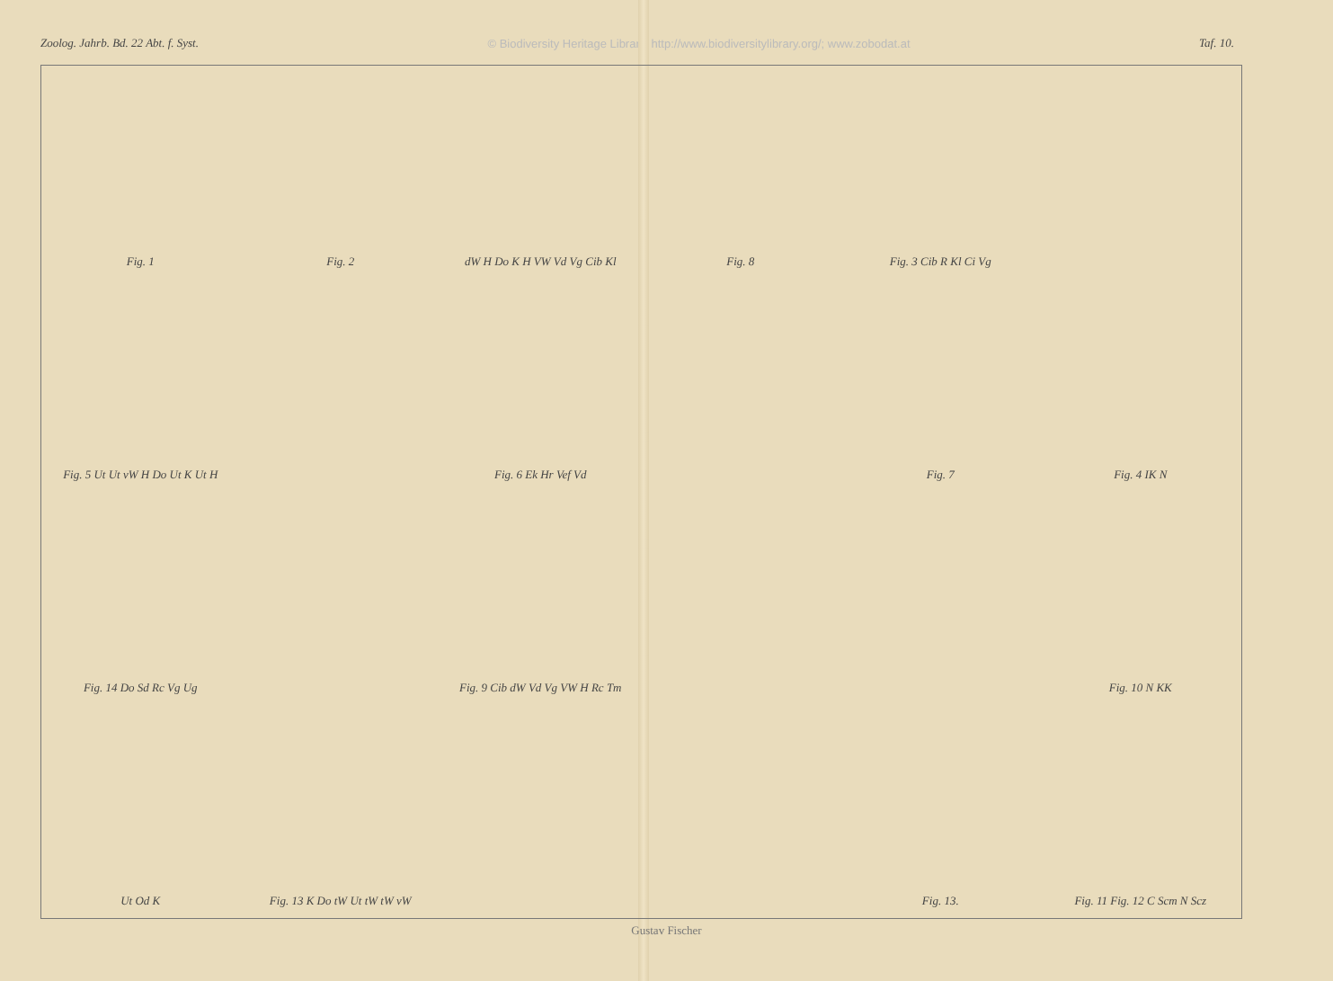Zoolog. Jahrb. Bd. 22 Abt. f. Syst. © Biodiversity Heritage Library, http://www.biodiversitylibrary.org/; www.zobodat.at Taf. 10.
Fig. 1
Fig. 2
dW H Do K H VW Vd Vg Cib Kl
Fig. 8
Fig. 3 Cib R Kl Ci Vg
Fig. 5 Ut Ut vW H Do Ut K Ut H
Fig. 6 Ek Hr Vef Vd
Fig. 7
Fig. 4 IK N
Fig. 14 Do Sd Rc Vg Ug
Fig. 9 Cib dW Vd Vg VW H Rc Tm
Fig. 10 N KK
Ut Od K
Fig. 13 K Do tW Ut tW tW vW
Fig. 13.
Fig. 11 Fig. 12 C Scm N Scz
Gustav Fischer